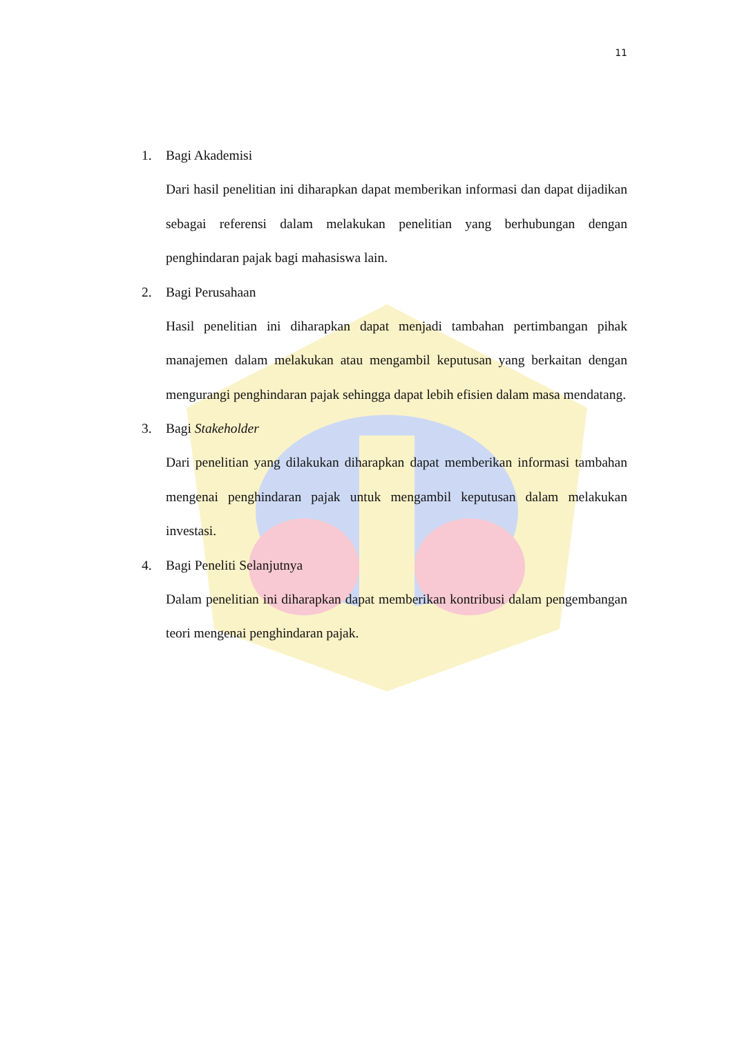11
1. Bagi Akademisi
Dari hasil penelitian ini diharapkan dapat memberikan informasi dan dapat dijadikan sebagai referensi dalam melakukan penelitian yang berhubungan dengan penghindaran pajak bagi mahasiswa lain.
2. Bagi Perusahaan
Hasil penelitian ini diharapkan dapat menjadi tambahan pertimbangan pihak manajemen dalam melakukan atau mengambil keputusan yang berkaitan dengan mengurangi penghindaran pajak sehingga dapat lebih efisien dalam masa mendatang.
3. Bagi Stakeholder
Dari penelitian yang dilakukan diharapkan dapat memberikan informasi tambahan mengenai penghindaran pajak untuk mengambil keputusan dalam melakukan investasi.
4. Bagi Peneliti Selanjutnya
Dalam penelitian ini diharapkan dapat memberikan kontribusi dalam pengembangan teori mengenai penghindaran pajak.